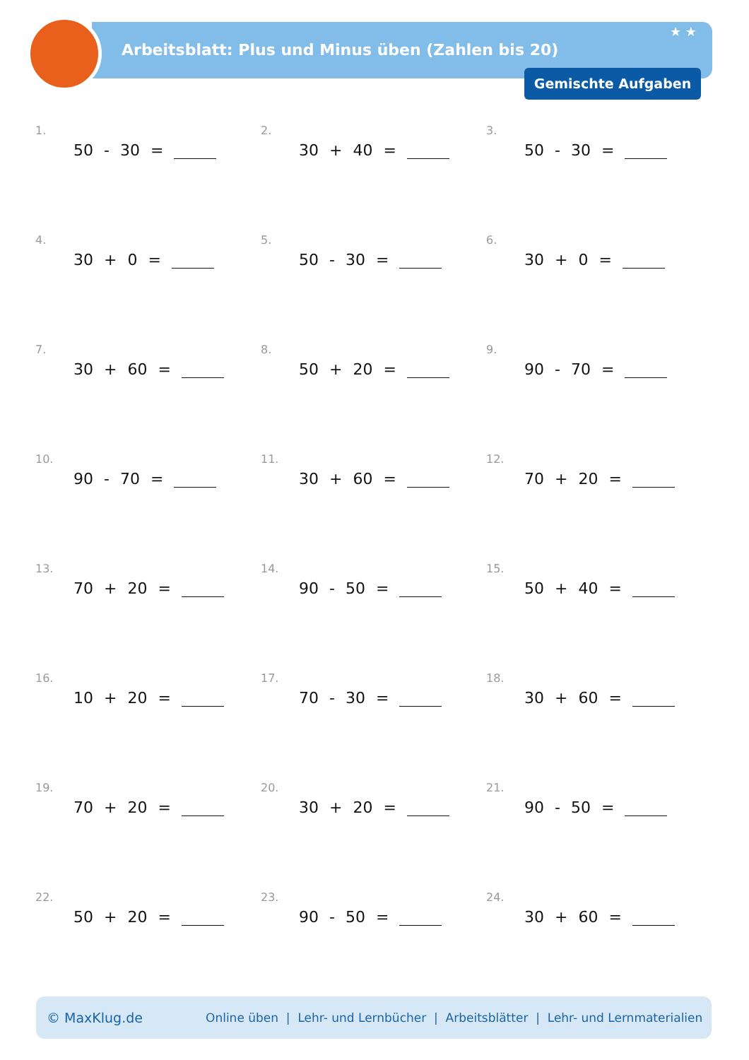Arbeitsblatt: Plus und Minus üben (Zahlen bis 20)
★ ★
Gemischte Aufgaben
1.
50 - 30 =
2.
30 + 40 =
3.
50 - 30 =
4.
30 + 0 =
5.
50 - 30 =
6.
30 + 0 =
7.
30 + 60 =
8.
50 + 20 =
9.
90 - 70 =
10.
90 - 70 =
11.
30 + 60 =
12.
70 + 20 =
13.
70 + 20 =
14.
90 - 50 =
15.
50 + 40 =
16.
10 + 20 =
17.
70 - 30 =
18.
30 + 60 =
19.
70 + 20 =
20.
30 + 20 =
21.
90 - 50 =
22.
50 + 20 =
23.
90 - 50 =
24.
30 + 60 =
© MaxKlug.de Online üben | Lehr- und Lernbücher | Arbeitsblätter | Lehr- und Lernmaterialien